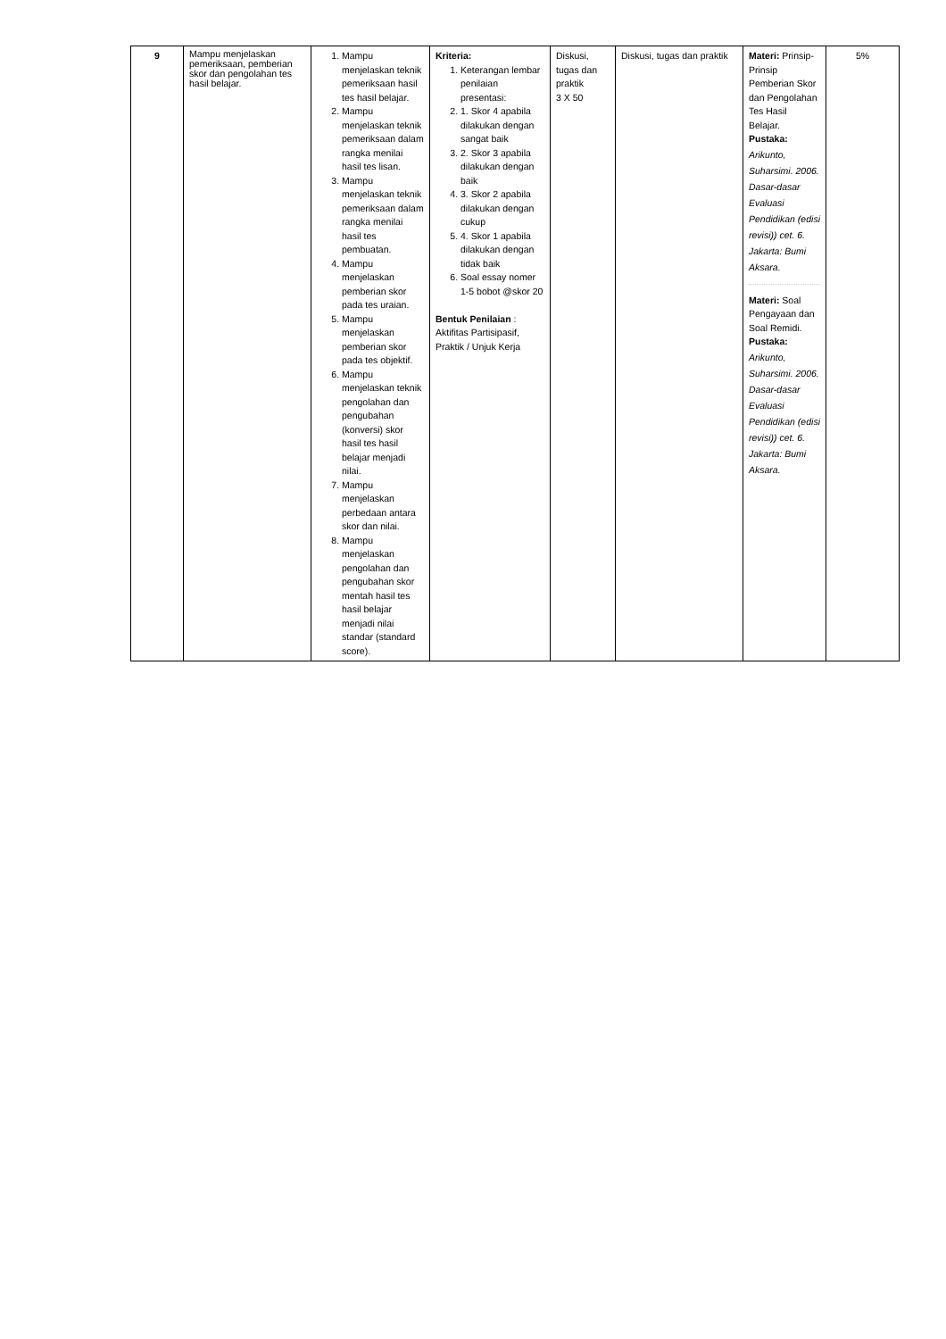| 9 | Mampu menjelaskan pemeriksaan, pemberian skor dan pengolahan tes hasil belajar. | 1. Mampu menjelaskan teknik pemeriksaan hasil tes hasil belajar. 2. Mampu menjelaskan teknik pemeriksaan dalam rangka menilai hasil tes lisan. 3. Mampu menjelaskan teknik pemeriksaan dalam rangka menilai hasil tes pembuatan. 4. Mampu menjelaskan pemberian skor pada tes uraian. 5. Mampu menjelaskan pemberian skor pada tes objektif. 6. Mampu menjelaskan teknik pengolahan dan pengubahan (konversi) skor hasil tes hasil belajar menjadi nilai. 7. Mampu menjelaskan perbedaan antara skor dan nilai. 8. Mampu menjelaskan pengolahan dan pengubahan skor mentah hasil tes hasil belajar menjadi nilai standar (standard score). | Kriteria: 1. Keterangan lembar penilaian presentasi: 2. 1. Skor 4 apabila dilakukan dengan sangat baik 3. 2. Skor 3 apabila dilakukan dengan baik 4. 3. Skor 2 apabila dilakukan dengan cukup 5. 4. Skor 1 apabila dilakukan dengan tidak baik 6. Soal essay nomer 1-5 bobot @skor 20 Bentuk Penilaian : Aktifitas Partisipasif, Praktik / Unjuk Kerja | Diskusi, tugas dan praktik 3 X 50 | Diskusi, tugas dan praktik | Materi: Prinsip-Prinsip Pemberian Skor dan Pengolahan Tes Hasil Belajar. Pustaka: Arikunto, Suharsimi. 2006. Dasar-dasar Evaluasi Pendidikan (edisi revisi)) cet. 6. Jakarta: Bumi Aksara. Materi: Soal Pengayaan dan Soal Remidi. Pustaka: Arikunto, Suharsimi. 2006. Dasar-dasar Evaluasi Pendidikan (edisi revisi)) cet. 6. Jakarta: Bumi Aksara. | 5% |